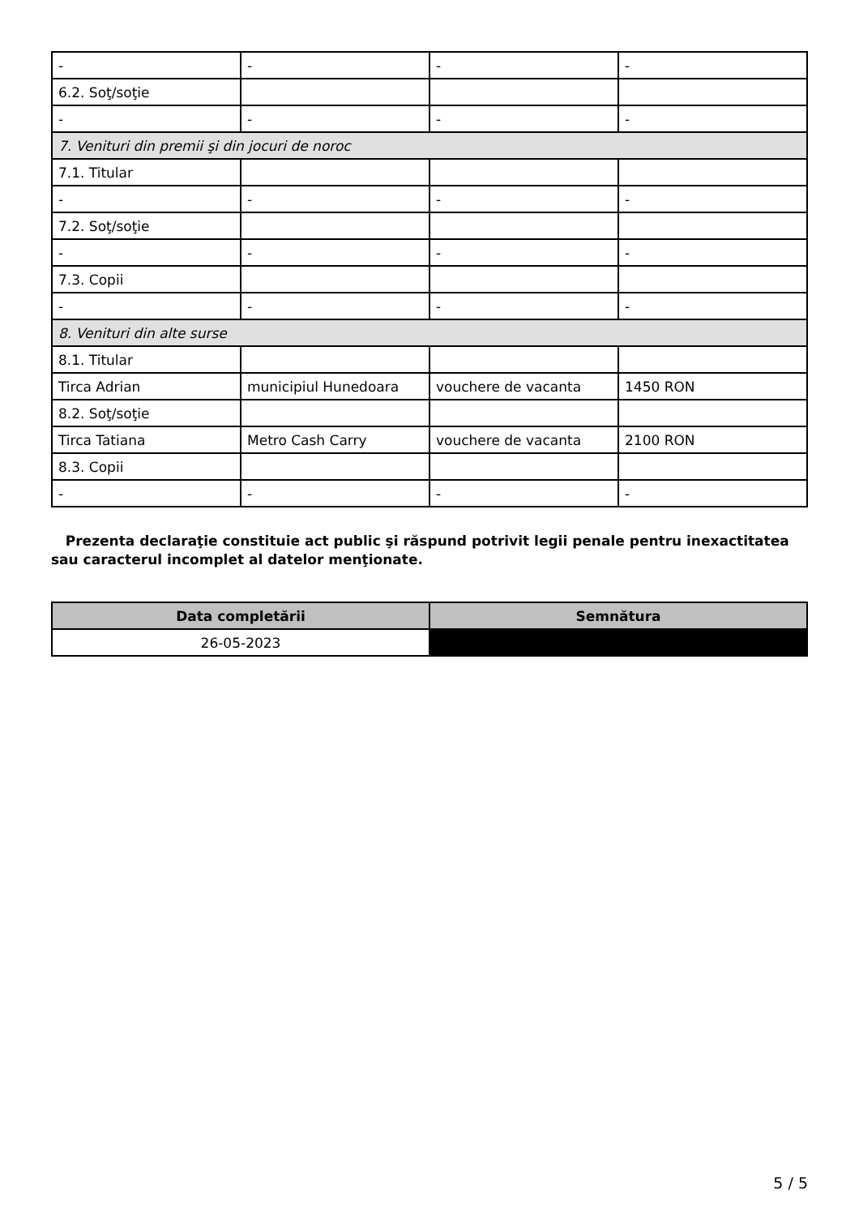| - | - | - | - |
| 6.2. Soţ/soţie | | | |
| - | - | - | - |
| 7. Venituri din premii şi din jocuri de noroc | | | |
| 7.1. Titular | | | |
| - | - | - | - |
| 7.2. Soţ/soţie | | | |
| - | - | - | - |
| 7.3. Copii | | | |
| - | - | - | - |
| 8. Venituri din alte surse | | | |
| 8.1. Titular | | | |
| Tirca Adrian | municipiul Hunedoara | vouchere de vacanta | 1450 RON |
| 8.2. Soţ/soţie | | | |
| Tirca Tatiana | Metro Cash Carry | vouchere de vacanta | 2100 RON |
| 8.3. Copii | | | |
| - | - | - | - |
Prezenta declaraţie constituie act public şi răspund potrivit legii penale pentru inexactitatea sau caracterul incomplet al datelor menţionate.
| Data completării | Semnătura |
| --- | --- |
| 26-05-2023 | |
5 / 5